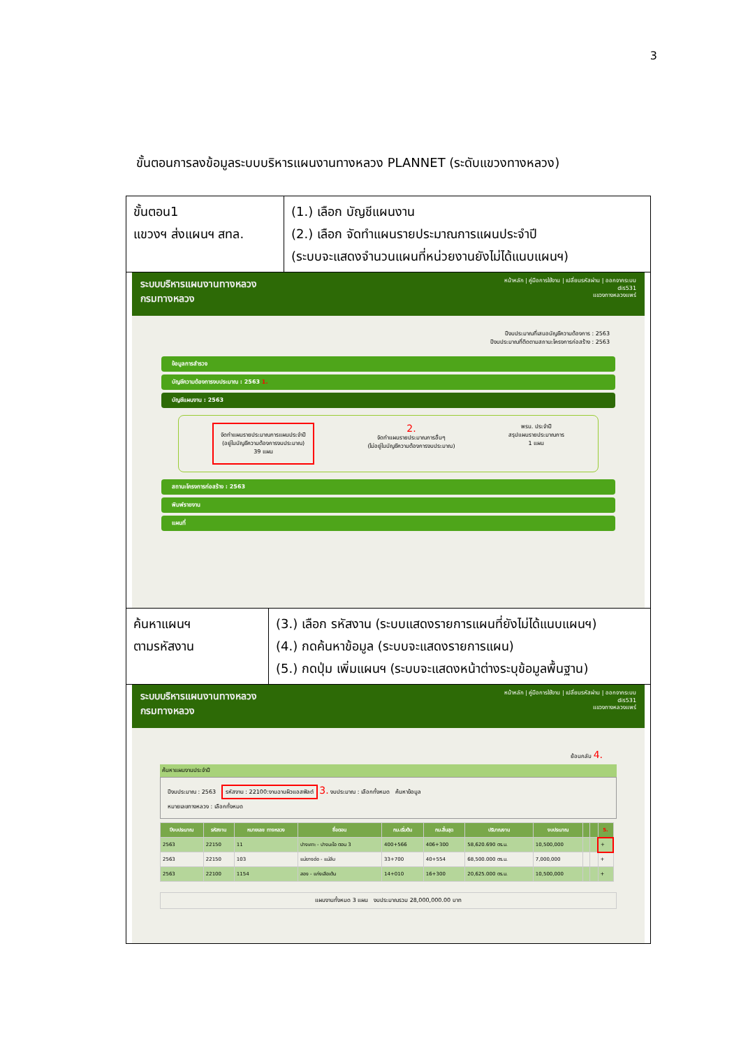3
ขั้นตอนการลงข้อมูลระบบบริหารแผนงานทางหลวง PLANNET (ระดับแขวงทางหลวง)
ขั้นตอน1
แขวงฯ ส่งแผนฯ สทล.
(1.) เลือก บัญชีแผนงาน
(2.) เลือก จัดทำแผนรายประมาณการแผนประจำปี
(ระบบจะแสดงจำนวนแผนที่หน่วยงานยังไม่ได้แนบแผนฯ)
ระบบบริหารแผนงานทางหลวง
กรมทางหลวง
หน้าหลัก | คู่มือการใช้งาน | เปลี่ยนรหัสผ่าน | ออกจากระบบ
dis531
แขวงทางหลวงแพร่
ปีงบประมาณที่เสนอบัญชีความต้องการ : 2563
ปีงบประมาณที่ติดตามสถานะโครงการก่อสร้าง : 2563
ข้อมูลการสำรวจ
บัญชีความต้องการงบประมาณ : 2563 1.
บัญชีแผนงาน : 2563
จัดทำแผนรายประมาณการแผนประจำปี
(อยู่ในบัญชีความต้องการงบประมาณ)
39 แผน
2.
จัดทำแผนรายประมาณการอื่นๆ
(ไม่อยู่ในบัญชีความต้องการงบประมาณ)
พรบ. ประจำปี
สรุปแผนรายประมาณการ
1 แผน
สถานะโครงการก่อสร้าง : 2563
พิมพ์รายงาน
แผนที่
ค้นหาแผนฯ
ตามรหัสงาน
(3.) เลือก รหัสงาน (ระบบแสดงรายการแผนที่ยังไม่ได้แนบแผนฯ)
(4.) กดค้นหาข้อมูล (ระบบจะแสดงรายการแผน)
(5.) กดปุ่ม เพิ่มแผนฯ (ระบบจะแสดงหน้าต่างระบุข้อมูลพื้นฐาน)
ระบบบริหารแผนงานทางหลวง
กรมทางหลวง
หน้าหลัก | คู่มือการใช้งาน | เปลี่ยนรหัสผ่าน | ออกจากระบบ
dis531
แขวงทางหลวงแพร่
ย้อนกลับ 4.
ค้นหาแผนงานประจำปี
ปีงบประมาณ : 2563 รหัสงาน : 22100:งานฉาบผิวแอสฟัลต์ 3. งบประมาณ : เลือกทั้งหมด ค้นหาข้อมูล
หมายเลขทางหลวง : เลือกทั้งหมด
| ปีงบประมาณ | รหัสงาน | หมายเลข ทางหลวง | ชื่อตอน | กม.เริ่มต้น | กม.สิ้นสุด | ปริมาณงาน | งบประมาณ | | | 5. |
| --- | --- | --- | --- | --- | --- | --- | --- | --- | --- | --- |
| 2563 | 22150 | 11 | ปางเคาะ - ปางมะโอ ตอน 3 | 400+566 | 406+300 | 58,620.690 ตร.ม. | 10,500,000 | | | + |
| 2563 | 22150 | 103 | แม่ยางฮ่อ - แม่ลึบ | 33+700 | 40+554 | 68,500.000 ตร.ม. | 7,000,000 | | | + |
| 2563 | 22100 | 1154 | สอง - แก่งเสือเต้น | 14+010 | 16+300 | 20,625.000 ตร.ม. | 10,500,000 | | | + |
แผนงานทั้งหมด 3 แผน งบประมาณรวม 28,000,000.00 บาท